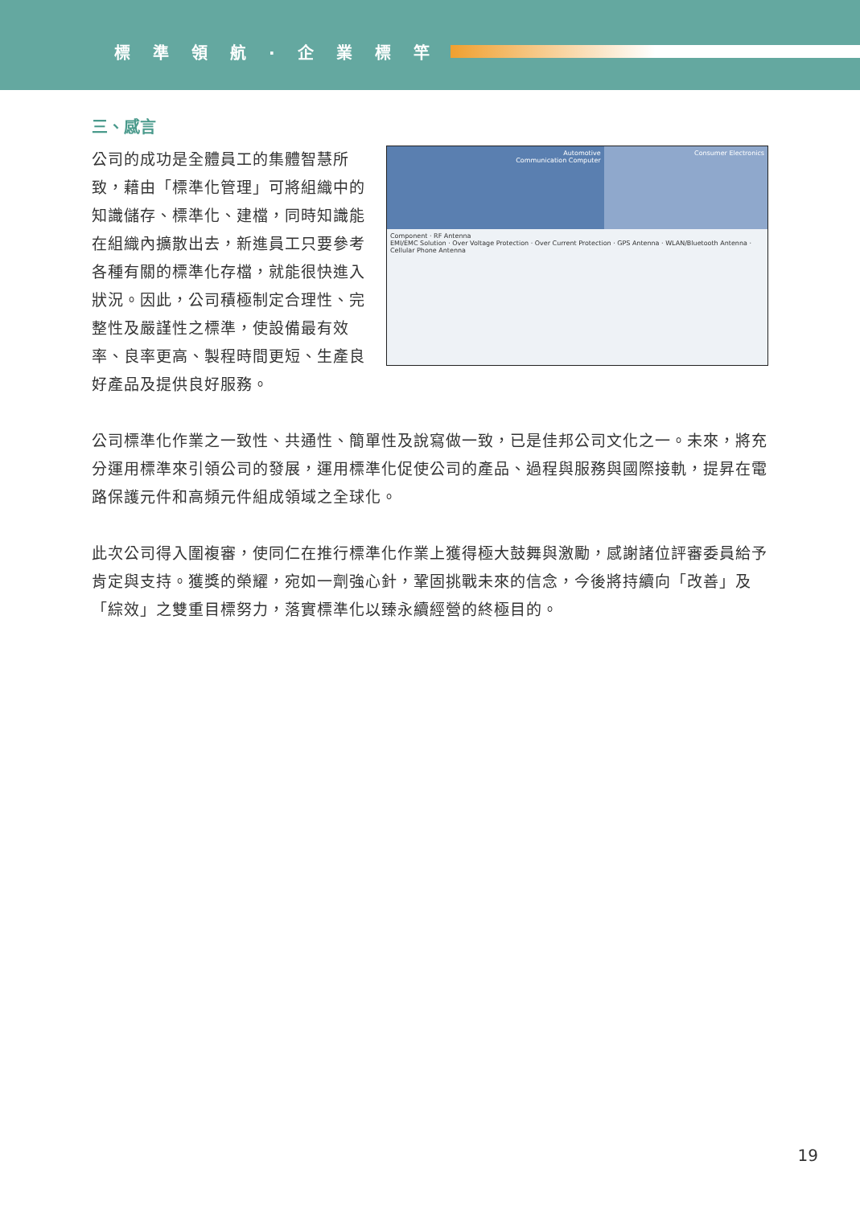標準領航·企業標竿
三、感言
Automotive
Communication Computer
Consumer Electronics
Component · RF Antenna
EMI/EMC Solution · Over Voltage Protection · Over Current Protection · GPS Antenna · WLAN/Bluetooth Antenna · Cellular Phone Antenna
公司的成功是全體員工的集體智慧所致，藉由「標準化管理」可將組織中的知識儲存、標準化、建檔，同時知識能在組織內擴散出去，新進員工只要參考各種有關的標準化存檔，就能很快進入狀況。因此，公司積極制定合理性、完整性及嚴謹性之標準，使設備最有效率、良率更高、製程時間更短、生產良好產品及提供良好服務。
公司標準化作業之一致性、共通性、簡單性及說寫做一致，已是佳邦公司文化之一。未來，將充分運用標準來引領公司的發展，運用標準化促使公司的產品、過程與服務與國際接軌，提昇在電路保護元件和高頻元件組成領域之全球化。
此次公司得入圍複審，使同仁在推行標準化作業上獲得極大鼓舞與激勵，感謝諸位評審委員給予肯定與支持。獲獎的榮耀，宛如一劑強心針，鞏固挑戰未來的信念，今後將持續向「改善」及「綜效」之雙重目標努力，落實標準化以臻永續經營的終極目的。
19